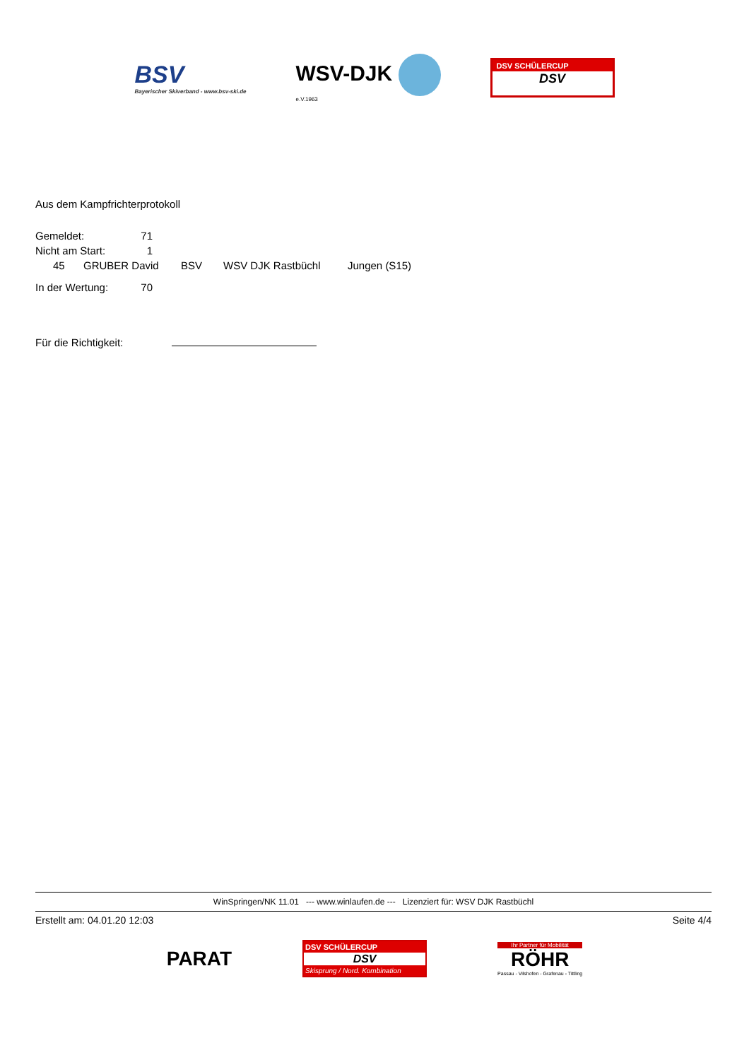BSV
Bayerischer Skiverband - www.bsv-ski.de
WSV-DJK
e.V.1963
DSV SCHÜLERCUP
DSV
Aus dem Kampfrichterprotokoll
| Gemeldet: | 71 |
| Nicht am Start: | 1 |
| 45 | GRUBER David | BSV | WSV DJK Rastbüchl | Jungen (S15) |
| In der Wertung: | 70 |
Für die Richtigkeit:
WinSpringen/NK 11.01 --- www.winlaufen.de --- Lizenziert für: WSV DJK Rastbüchl
Erstellt am: 04.01.20 12:03 Seite 4/4
PARAT
DSV SCHÜLERCUP
DSV
Skisprung / Nord. Kombination
Ihr Partner für Mobilität
RÖHR
Passau - Vilshofen - Grafenau - Tittling